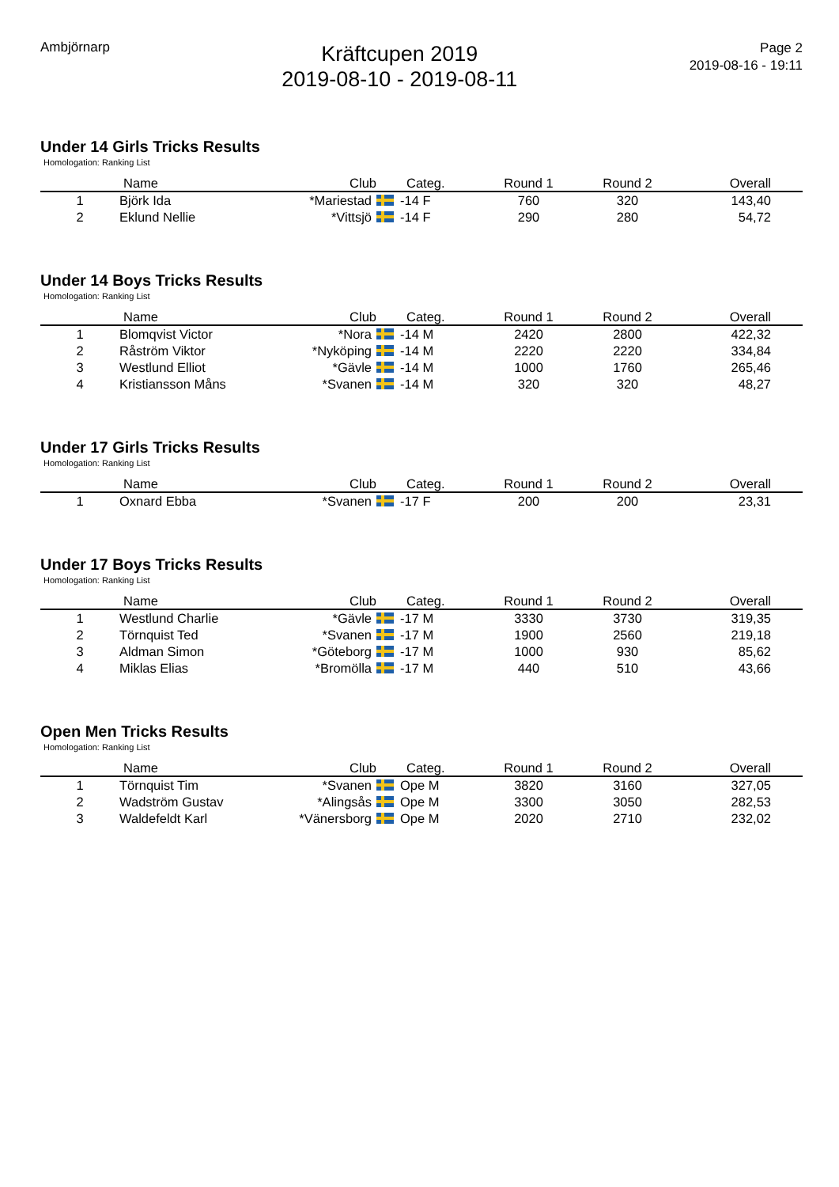Ambjörnarp
Kräftcupen 2019
2019-08-10 - 2019-08-11
Page 2
2019-08-16 - 19:11
Under 14 Girls Tricks Results
Homologation: Ranking List
| | Name | Club | Categ. | Round 1 | Round 2 | Overall |
| --- | --- | --- | --- | --- | --- | --- |
| 1 | Björk Ida | *Mariestad | -14 F | 760 | 320 | 143,40 |
| 2 | Eklund Nellie | *Vittsjö | -14 F | 290 | 280 | 54,72 |
Under 14 Boys Tricks Results
Homologation: Ranking List
| | Name | Club | Categ. | Round 1 | Round 2 | Overall |
| --- | --- | --- | --- | --- | --- | --- |
| 1 | Blomqvist Victor | *Nora | -14 M | 2420 | 2800 | 422,32 |
| 2 | Råström Viktor | *Nyköping | -14 M | 2220 | 2220 | 334,84 |
| 3 | Westlund Elliot | *Gävle | -14 M | 1000 | 1760 | 265,46 |
| 4 | Kristiansson Måns | *Svanen | -14 M | 320 | 320 | 48,27 |
Under 17 Girls Tricks Results
Homologation: Ranking List
| | Name | Club | Categ. | Round 1 | Round 2 | Overall |
| --- | --- | --- | --- | --- | --- | --- |
| 1 | Oxnard Ebba | *Svanen | -17 F | 200 | 200 | 23,31 |
Under 17 Boys Tricks Results
Homologation: Ranking List
| | Name | Club | Categ. | Round 1 | Round 2 | Overall |
| --- | --- | --- | --- | --- | --- | --- |
| 1 | Westlund Charlie | *Gävle | -17 M | 3330 | 3730 | 319,35 |
| 2 | Törnquist Ted | *Svanen | -17 M | 1900 | 2560 | 219,18 |
| 3 | Aldman Simon | *Göteborg | -17 M | 1000 | 930 | 85,62 |
| 4 | Miklas Elias | *Bromölla | -17 M | 440 | 510 | 43,66 |
Open Men Tricks Results
Homologation: Ranking List
| | Name | Club | Categ. | Round 1 | Round 2 | Overall |
| --- | --- | --- | --- | --- | --- | --- |
| 1 | Törnquist Tim | *Svanen | Ope M | 3820 | 3160 | 327,05 |
| 2 | Wadström Gustav | *Alingsås | Ope M | 3300 | 3050 | 282,53 |
| 3 | Waldefeldt Karl | *Vänersborg | Ope M | 2020 | 2710 | 232,02 |